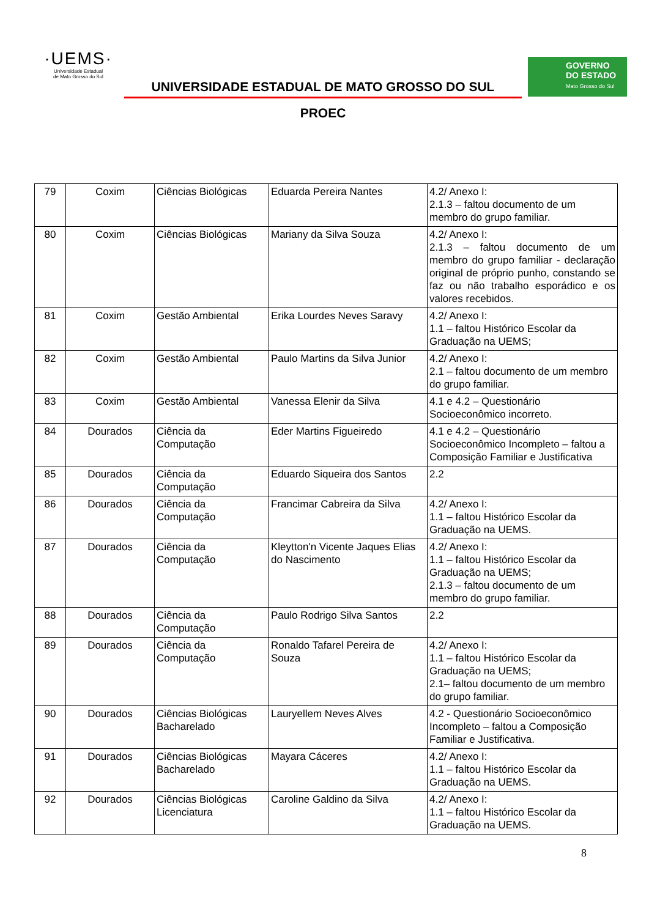·UEMS·
Universidade Estadual
de Mato Grosso do Sul
UNIVERSIDADE ESTADUAL DE MATO GROSSO DO SUL
PROEC
GOVERNO
DO ESTADO
Mato Grosso do Sul
| 79 | Coxim | Ciências Biológicas | Eduarda Pereira Nantes | 4.2/ Anexo I: 2.1.3 – faltou documento de um membro do grupo familiar. |
| 80 | Coxim | Ciências Biológicas | Mariany da Silva Souza | 4.2/ Anexo I: 2.1.3 – faltou documento de um membro do grupo familiar - declaração original de próprio punho, constando se faz ou não trabalho esporádico e os valores recebidos. |
| 81 | Coxim | Gestão Ambiental | Erika Lourdes Neves Saravy | 4.2/ Anexo I: 1.1 – faltou Histórico Escolar da Graduação na UEMS; |
| 82 | Coxim | Gestão Ambiental | Paulo Martins da Silva Junior | 4.2/ Anexo I: 2.1 – faltou documento de um membro do grupo familiar. |
| 83 | Coxim | Gestão Ambiental | Vanessa Elenir da Silva | 4.1 e 4.2 – Questionário Socioeconômico incorreto. |
| 84 | Dourados | Ciência da Computação | Eder Martins Figueiredo | 4.1 e 4.2 – Questionário Socioeconômico Incompleto – faltou a Composição Familiar e Justificativa |
| 85 | Dourados | Ciência da Computação | Eduardo Siqueira dos Santos | 2.2 |
| 86 | Dourados | Ciência da Computação | Francimar Cabreira da Silva | 4.2/ Anexo I: 1.1 – faltou Histórico Escolar da Graduação na UEMS. |
| 87 | Dourados | Ciência da Computação | Kleytton'n Vicente Jaques Elias do Nascimento | 4.2/ Anexo I: 1.1 – faltou Histórico Escolar da Graduação na UEMS; 2.1.3 – faltou documento de um membro do grupo familiar. |
| 88 | Dourados | Ciência da Computação | Paulo Rodrigo Silva Santos | 2.2 |
| 89 | Dourados | Ciência da Computação | Ronaldo Tafarel Pereira de Souza | 4.2/ Anexo I: 1.1 – faltou Histórico Escolar da Graduação na UEMS; 2.1– faltou documento de um membro do grupo familiar. |
| 90 | Dourados | Ciências Biológicas Bacharelado | Lauryellem Neves Alves | 4.2 - Questionário Socioeconômico Incompleto – faltou a Composição Familiar e Justificativa. |
| 91 | Dourados | Ciências Biológicas Bacharelado | Mayara Cáceres | 4.2/ Anexo I: 1.1 – faltou Histórico Escolar da Graduação na UEMS. |
| 92 | Dourados | Ciências Biológicas Licenciatura | Caroline Galdino da Silva | 4.2/ Anexo I: 1.1 – faltou Histórico Escolar da Graduação na UEMS. |
8